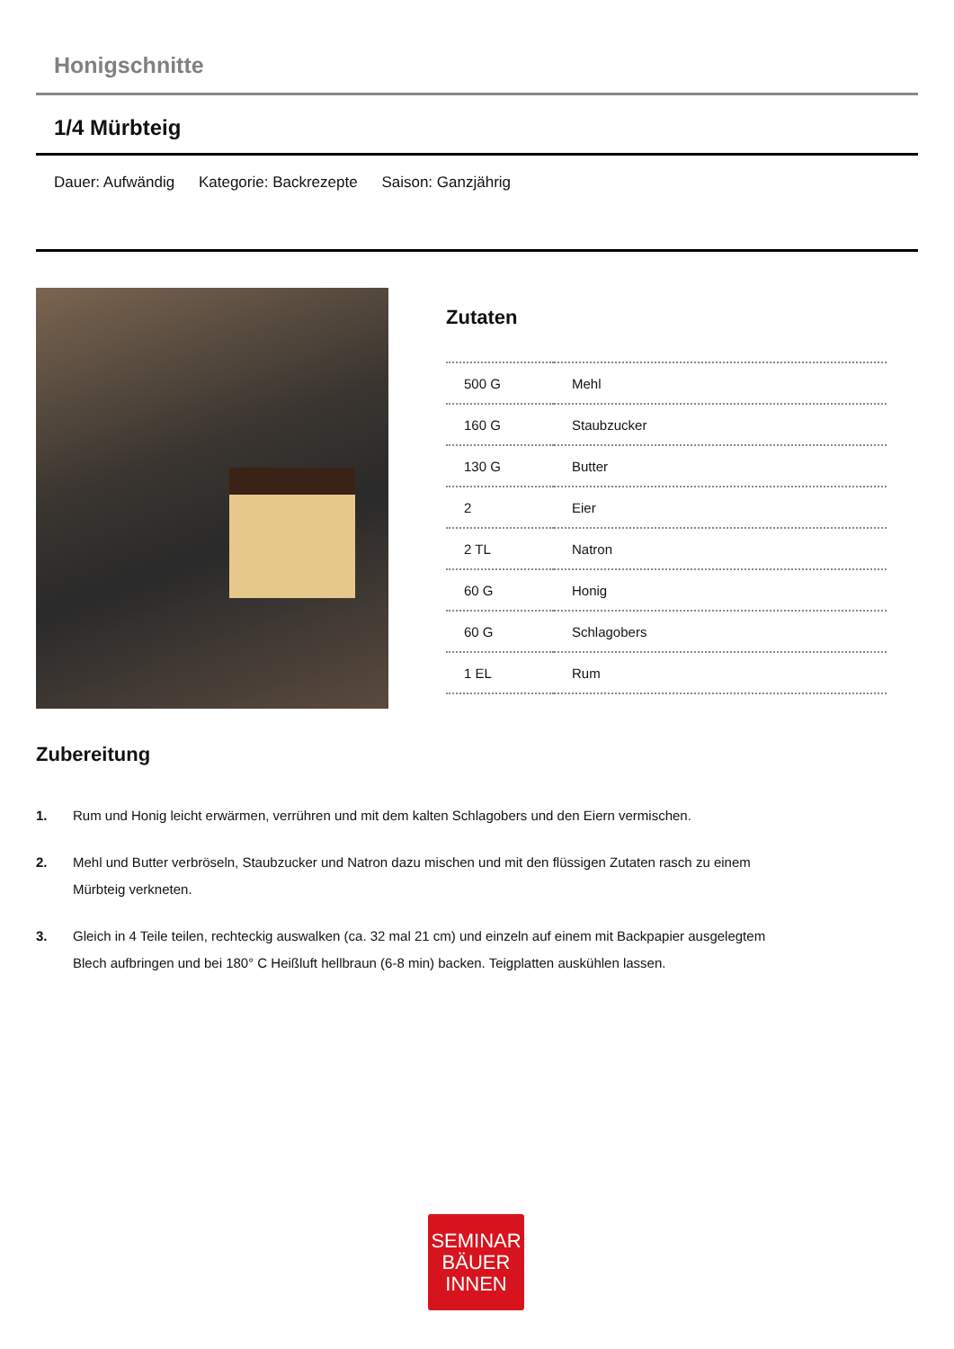Honigschnitte
1/4 Mürbteig
Dauer: Aufwändig Kategorie: Backrezepte Saison: Ganzjährig
Zutaten
| 500 G | Mehl |
| 160 G | Staubzucker |
| 130 G | Butter |
| 2 | Eier |
| 2 TL | Natron |
| 60 G | Honig |
| 60 G | Schlagobers |
| 1 EL | Rum |
Zubereitung
1. Rum und Honig leicht erwärmen, verrühren und mit dem kalten Schlagobers und den Eiern vermischen.
2. Mehl und Butter verbröseln, Staubzucker und Natron dazu mischen und mit den flüssigen Zutaten rasch zu einem Mürbteig verkneten.
3. Gleich in 4 Teile teilen, rechteckig auswalken (ca. 32 mal 21 cm) und einzeln auf einem mit Backpapier ausgelegtem Blech aufbringen und bei 180° C Heißluft hellbraun (6-8 min) backen. Teigplatten auskühlen lassen.
SEMINAR
BÄUER
INNEN